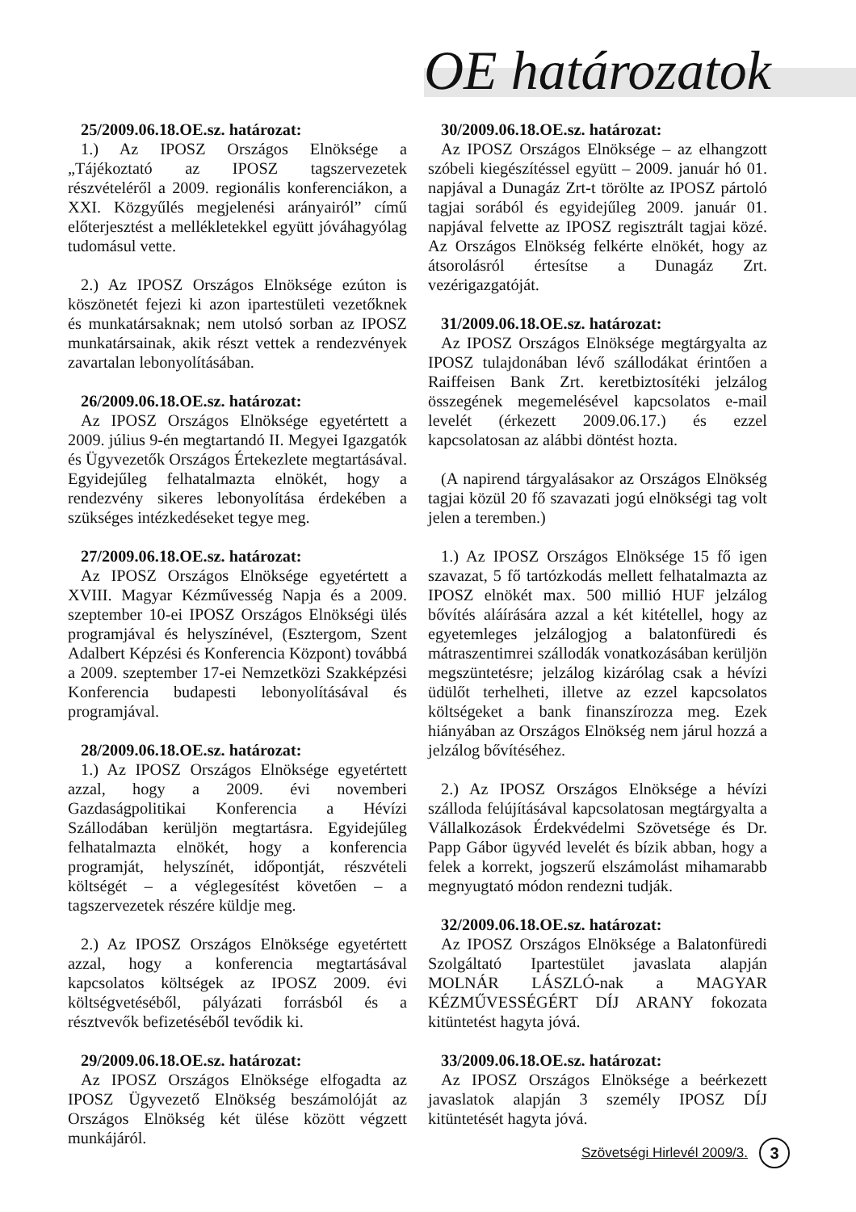OE határozatok
25/2009.06.18.OE.sz. határozat:
1.) Az IPOSZ Országos Elnöksége a „Tájékoztató az IPOSZ tagszervezetek részvételéről a 2009. regionális konferenciákon, a XXI. Közgyűlés megjelenési arányairól” című előterjesztést a mellékletekkel együtt jóváhagyólag tudomásul vette.
2.) Az IPOSZ Országos Elnöksége ezúton is köszönetét fejezi ki azon ipartestületi vezetőknek és munkatársaknak; nem utolsó sorban az IPOSZ munkatársainak, akik részt vettek a rendezvények zavartalan lebonyolításában.
26/2009.06.18.OE.sz. határozat:
Az IPOSZ Országos Elnöksége egyetértett a 2009. július 9-én megtartandó II. Megyei Igazgatók és Ügyvezetők Országos Értekezlete megtartásával. Egyidejűleg felhatalmazta elnökét, hogy a rendezvény sikeres lebonyolítása érdekében a szükséges intézkedéseket tegye meg.
27/2009.06.18.OE.sz. határozat:
Az IPOSZ Országos Elnöksége egyetértett a XVIII. Magyar Kézművesség Napja és a 2009. szeptember 10-ei IPOSZ Országos Elnökségi ülés programjával és helyszínével, (Esztergom, Szent Adalbert Képzési és Konferencia Központ) továbbá a 2009. szeptember 17-ei Nemzetközi Szakképzési Konferencia budapesti lebonyolításával és programjával.
28/2009.06.18.OE.sz. határozat:
1.) Az IPOSZ Országos Elnöksége egyetértett azzal, hogy a 2009. évi novemberi Gazdaságpolitikai Konferencia a Hévízi Szállodában kerüljön megtartásra. Egyidejűleg felhatalmazta elnökét, hogy a konferencia programját, helyszínét, időpontját, részvételi költségét – a véglegesítést követően – a tagszervezetek részére küldje meg.
2.) Az IPOSZ Országos Elnöksége egyetértett azzal, hogy a konferencia megtartásával kapcsolatos költségek az IPOSZ 2009. évi költségvetéséből, pályázati forrásból és a résztvevők befizetéséből tevődik ki.
29/2009.06.18.OE.sz. határozat:
Az IPOSZ Országos Elnöksége elfogadta az IPOSZ Ügyvezető Elnökség beszámolóját az Országos Elnökség két ülése között végzett munkájáról.
30/2009.06.18.OE.sz. határozat:
Az IPOSZ Országos Elnöksége – az elhangzott szóbeli kiegészítéssel együtt – 2009. január hó 01. napjával a Dunagáz Zrt-t törölte az IPOSZ pártoló tagjai sorából és egyidejűleg 2009. január 01. napjával felvette az IPOSZ regisztrált tagjai közé. Az Országos Elnökség felkérte elnökét, hogy az átsorolásról értesítse a Dunagáz Zrt. vezérigazgatóját.
31/2009.06.18.OE.sz. határozat:
Az IPOSZ Országos Elnöksége megtárgyalta az IPOSZ tulajdonában lévő szállodákat érintően a Raiffeisen Bank Zrt. keretbiztosítéki jelzálog összegének megemelésével kapcsolatos e-mail levelét (érkezett 2009.06.17.) és ezzel kapcsolatosan az alábbi döntést hozta.
(A napirend tárgyalásakor az Országos Elnökség tagjai közül 20 fő szavazati jogú elnökségi tag volt jelen a teremben.)
1.) Az IPOSZ Országos Elnöksége 15 fő igen szavazat, 5 fő tartózkodás mellett felhatalmazta az IPOSZ elnökét max. 500 millió HUF jelzálog bővítés aláírására azzal a két kitétellel, hogy az egyetemleges jelzálogjog a balatonfüredi és mátraszentimrei szállodák vonatkozásában kerüljön megszüntetésre; jelzálog kizárólag csak a hévízi üdülőt terhelheti, illetve az ezzel kapcsolatos költségeket a bank finanszírozza meg. Ezek hiányában az Országos Elnökség nem járul hozzá a jelzálog bővítéséhez.
2.) Az IPOSZ Országos Elnöksége a hévízi szálloda felújításával kapcsolatosan megtárgyalta a Vállalkozások Érdekvédelmi Szövetsége és Dr. Papp Gábor ügyvéd levelét és bízik abban, hogy a felek a korrekt, jogszerű elszámolást mihamarabb megnyugtató módon rendezni tudják.
32/2009.06.18.OE.sz. határozat:
Az IPOSZ Országos Elnöksége a Balatonfüredi Szolgáltató Ipartestület javaslata alapján MOLNÁR LÁSZLÓ-nak a MAGYAR KÉZMŰVESSÉGÉRT DÍJ ARANY fokozata kitüntetést hagyta jóvá.
33/2009.06.18.OE.sz. határozat:
Az IPOSZ Országos Elnöksége a beérkezett javaslatok alapján 3 személy IPOSZ DÍJ kitüntetését hagyta jóvá.
Szövetségi Hirlevél 2009/3.
3